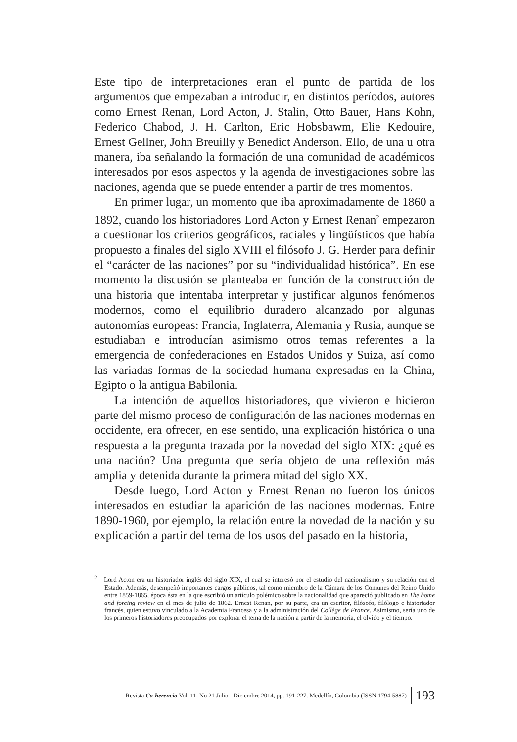Este tipo de interpretaciones eran el punto de partida de los argumentos que empezaban a introducir, en distintos períodos, autores como Ernest Renan, Lord Acton, J. Stalin, Otto Bauer, Hans Kohn, Federico Chabod, J. H. Carlton, Eric Hobsbawm, Elie Kedouire, Ernest Gellner, John Breuilly y Benedict Anderson. Ello, de una u otra manera, iba señalando la formación de una comunidad de académicos interesados por esos aspectos y la agenda de investigaciones sobre las naciones, agenda que se puede entender a partir de tres momentos.
En primer lugar, un momento que iba aproximadamente de 1860 a 1892, cuando los historiadores Lord Acton y Ernest Renan<sup>2</sup> empezaron a cuestionar los criterios geográficos, raciales y lingüísticos que había propuesto a finales del siglo XVIII el filósofo J. G. Herder para definir el “carácter de las naciones” por su “individualidad histórica”. En ese momento la discusión se planteaba en función de la construcción de una historia que intentaba interpretar y justificar algunos fenómenos modernos, como el equilibrio duradero alcanzado por algunas autonomías europeas: Francia, Inglaterra, Alemania y Rusia, aunque se estudiaban e introducían asimismo otros temas referentes a la emergencia de confederaciones en Estados Unidos y Suiza, así como las variadas formas de la sociedad humana expresadas en la China, Egipto o la antigua Babilonia.
La intención de aquellos historiadores, que vivieron e hicieron parte del mismo proceso de configuración de las naciones modernas en occidente, era ofrecer, en ese sentido, una explicación histórica o una respuesta a la pregunta trazada por la novedad del siglo XIX: ¿qué es una nación? Una pregunta que sería objeto de una reflexión más amplia y detenida durante la primera mitad del siglo XX.
Desde luego, Lord Acton y Ernest Renan no fueron los únicos interesados en estudiar la aparición de las naciones modernas. Entre 1890-1960, por ejemplo, la relación entre la novedad de la nación y su explicación a partir del tema de los usos del pasado en la historia,
<sup>2</sup> Lord Acton era un historiador inglés del siglo XIX, el cual se interesó por el estudio del nacionalismo y su relación con el Estado. Además, desempeñó importantes cargos públicos, tal como miembro de la Cámara de los Comunes del Reino Unido entre 1859-1865, época ésta en la que escribió un artículo polémico sobre la nacionalidad que apareció publicado en The home and foreing review en el mes de julio de 1862. Ernest Renan, por su parte, era un escritor, filósofo, filólogo e historiador francés, quien estuvo vinculado a la Academia Francesa y a la administración del Collège de France. Asimismo, sería uno de los primeros historiadores preocupados por explorar el tema de la nación a partir de la memoria, el olvido y el tiempo.
Revista Co-herencia Vol. 11, No 21 Julio - Diciembre 2014, pp. 191-227. Medellín, Colombia (ISSN 1794-5887) 193